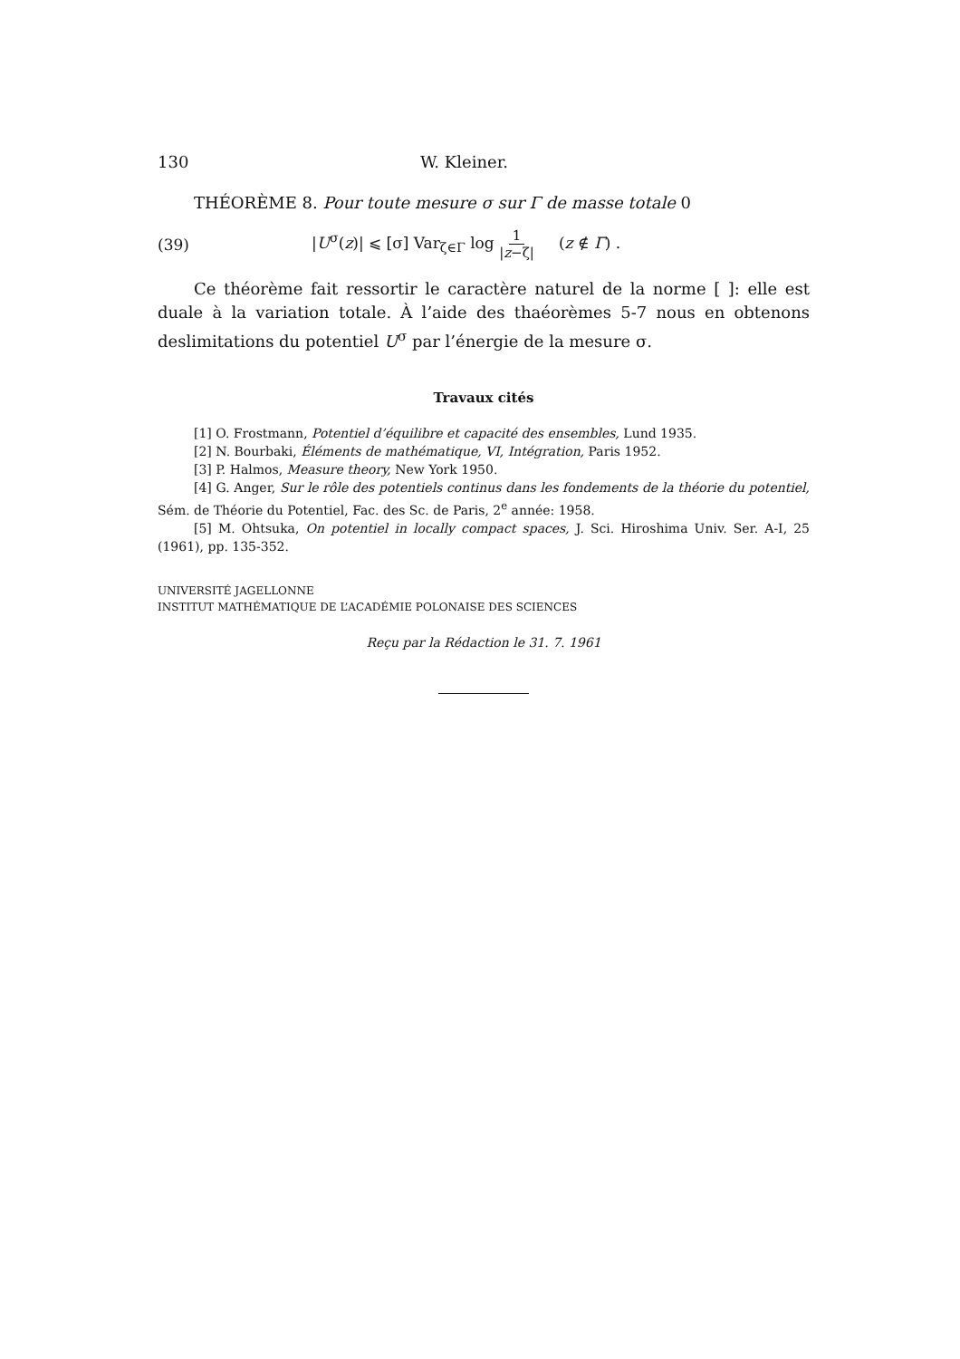130 W. Kleiner.
THÉORÈME 8. Pour toute mesure σ sur Γ de masse totale 0
(39) |U<sup>σ</sup>(z)| ⩽ [σ] Var<sub>ζ∈Γ</sub> log 1 |z−ζ| (z ∉ Γ) .
Ce théorème fait ressortir le caractère naturel de la norme [ ]: elle est duale à la variation totale. À l’aide des thaéorèmes 5-7 nous en obtenons deslimitations du potentiel U<sup>σ</sup> par l’énergie de la mesure σ.
Travaux cités
[1] O. Frostmann, Potentiel d’équilibre et capacité des ensembles, Lund 1935.
[2] N. Bourbaki, Éléments de mathématique, VI, Intégration, Paris 1952.
[3] P. Halmos, Measure theory, New York 1950.
[4] G. Anger, Sur le rôle des potentiels continus dans les fondements de la théorie du potentiel, Sém. de Théorie du Potentiel, Fac. des Sc. de Paris, 2<sup>e</sup> année: 1958.
[5] M. Ohtsuka, On potentiel in locally compact spaces, J. Sci. Hiroshima Univ. Ser. A-I, 25 (1961), pp. 135-352.
UNIVERSITÉ JAGELLONNE
INSTITUT MATHÉMATIQUE DE L’ACADÉMIE POLONAISE DES SCIENCES
Reçu par la Rédaction le 31. 7. 1961